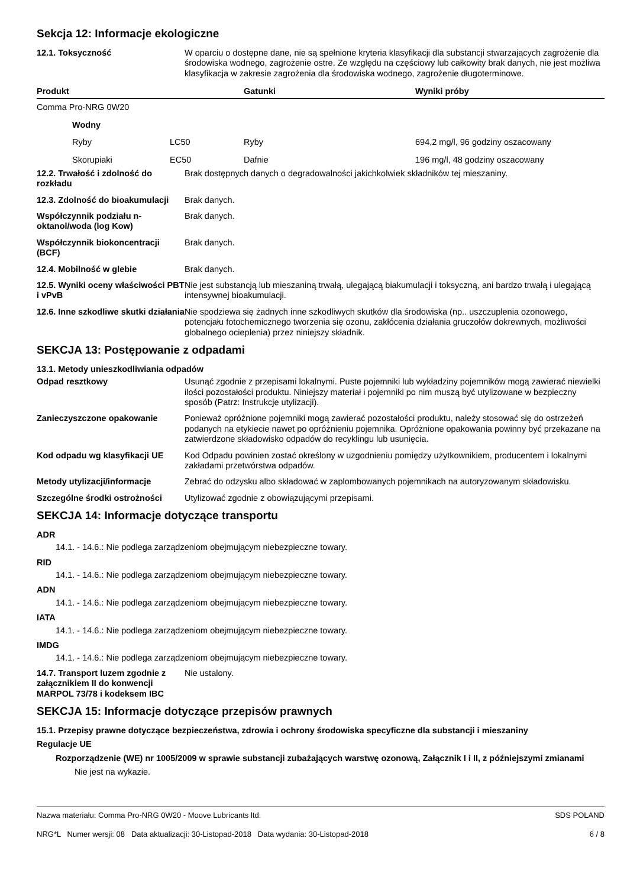Sekcja 12: Informacje ekologiczne
12.1. Toksyczność W oparciu o dostępne dane, nie są spełnione kryteria klasyfikacji dla substancji stwarzających zagrożenie dla środowiska wodnego, zagrożenie ostre. Ze względu na częściowy lub całkowity brak danych, nie jest możliwa klasyfikacja w zakresie zagrożenia dla środowiska wodnego, zagrożenie długoterminowe.
| Produkt | | | Gatunki | Wyniki próby |
| --- | --- | --- | --- | --- |
| Comma Pro-NRG 0W20 | | | | |
| | Wodny | | | |
| | Ryby | LC50 | Ryby | 694,2 mg/l, 96 godziny oszacowany |
| | Skorupiaki | EC50 | Dafnie | 196 mg/l, 48 godziny oszacowany |
12.2. Trwałość i zdolność do rozkładu
Brak dostępnych danych o degradowalności jakichkolwiek składników tej mieszaniny.
12.3. Zdolność do bioakumulacji
Brak danych.
Współczynnik podziału n-oktanol/woda (log Kow)
Brak danych.
Współczynnik biokoncentracji (BCF)
Brak danych.
12.4. Mobilność w glebie Brak danych.
12.5. Wyniki oceny właściwości PBT i vPvB
Nie jest substancją lub mieszaniną trwałą, ulegającą biakumulacji i toksyczną, ani bardzo trwałą i ulegającą intensywnej bioakumulacji.
12.6. Inne szkodliwe skutki działania
Nie spodziewa się żadnych inne szkodliwych skutków dla środowiska (np.. uszczuplenia ozonowego, potencjału fotochemicznego tworzenia się ozonu, zakłócenia działania gruczołów dokrewnych, możliwości globalnego ocieplenia) przez niniejszy składnik.
SEKCJA 13: Postępowanie z odpadami
13.1. Metody unieszkodliwiania odpadów
Odpad resztkowy Usunąć zgodnie z przepisami lokalnymi. Puste pojemniki lub wykładziny pojemników mogą zawierać niewielki ilości pozostałości produktu. Niniejszy materiał i pojemniki po nim muszą być utylizowane w bezpieczny sposób (Patrz: Instrukcje utylizacji).
Zanieczyszczone opakowanie Ponieważ opróżnione pojemniki mogą zawierać pozostałości produktu, należy stosować się do ostrzeżeń podanych na etykiecie nawet po opróżnieniu pojemnika. Opróżnione opakowania powinny być przekazane na zatwierdzone składowisko odpadów do recyklingu lub usunięcia.
Kod odpadu wg klasyfikacji UE
Kod Odpadu powinien zostać określony w uzgodnieniu pomiędzy użytkownikiem, producentem i lokalnymi zakładami przetwórstwa odpadów.
Metody utylizacji/informacje Zebrać do odzysku albo składować w zaplombowanych pojemnikach na autoryzowanym składowisku.
Szczególne środki ostrożności
Utylizować zgodnie z obowiązującymi przepisami.
SEKCJA 14: Informacje dotyczące transportu
ADR
14.1. - 14.6.: Nie podlega zarządzeniom obejmującym niebezpieczne towary.
RID
14.1. - 14.6.: Nie podlega zarządzeniom obejmującym niebezpieczne towary.
ADN
14.1. - 14.6.: Nie podlega zarządzeniom obejmującym niebezpieczne towary.
IATA
14.1. - 14.6.: Nie podlega zarządzeniom obejmującym niebezpieczne towary.
IMDG
14.1. - 14.6.: Nie podlega zarządzeniom obejmującym niebezpieczne towary.
14.7. Transport luzem zgodnie z załącznikiem II do konwencji MARPOL 73/78 i kodeksem IBC
Nie ustalony.
SEKCJA 15: Informacje dotyczące przepisów prawnych
15.1. Przepisy prawne dotyczące bezpieczeństwa, zdrowia i ochrony środowiska specyficzne dla substancji i mieszaniny
Regulacje UE
Rozporządzenie (WE) nr 1005/2009 w sprawie substancji zubażających warstwę ozonową, Załącznik I i II, z późniejszymi zmianami
Nie jest na wykazie.
Nazwa materiału: Comma Pro-NRG 0W20 - Moove Lubricants ltd.
NRG*L Numer wersji: 08 Data aktualizacji: 30-Listopad-2018 Data wydania: 30-Listopad-2018
SDS POLAND
6 / 8